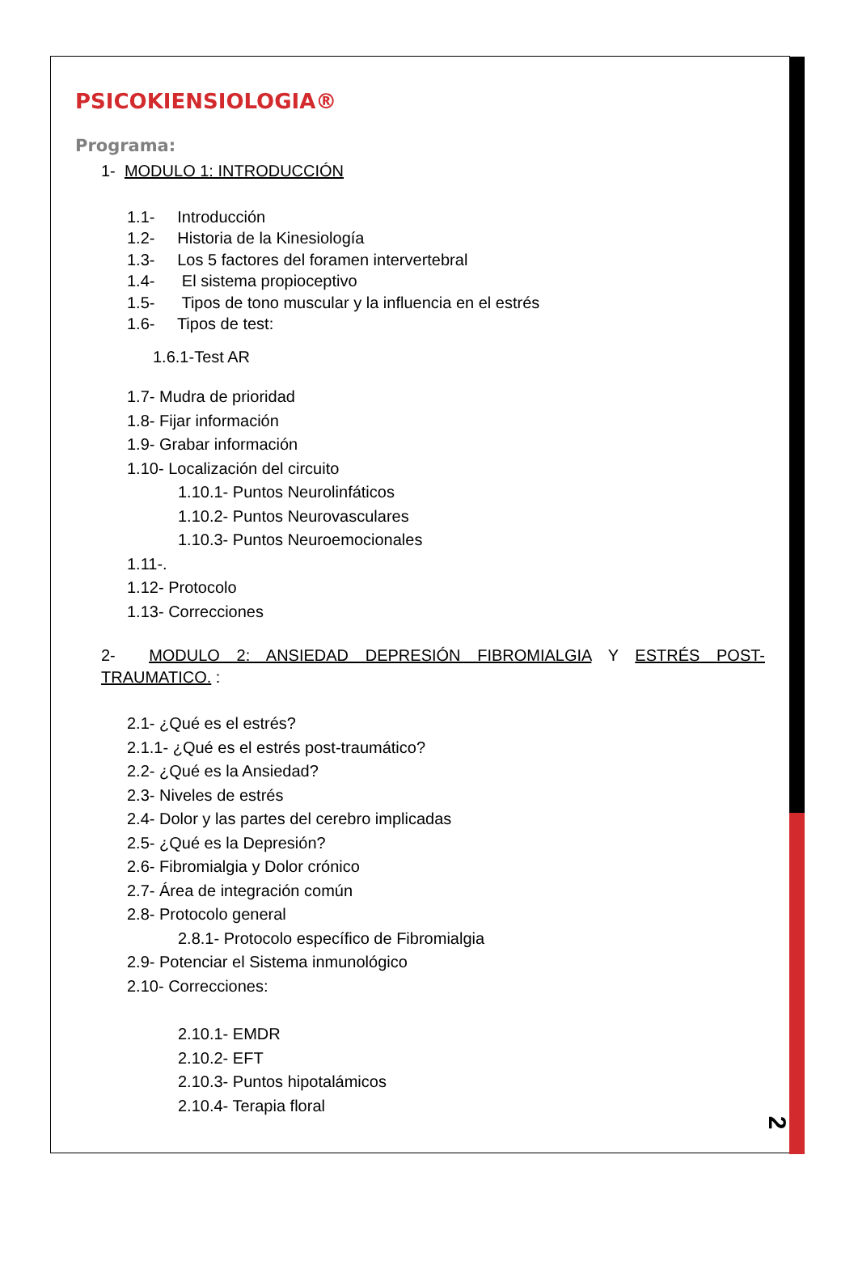PSICOKIENSIOLOGIA®
Programa:
1- MODULO 1: INTRODUCCIÓN
1.1- Introducción
1.2- Historia de la Kinesiología
1.3- Los 5 factores del foramen intervertebral
1.4- El sistema propioceptivo
1.5- Tipos de tono muscular y la influencia en el estrés
1.6- Tipos de test:
1.6.1-Test AR
1.7- Mudra de prioridad
1.8- Fijar información
1.9- Grabar información
1.10- Localización del circuito
1.10.1- Puntos Neurolinfáticos
1.10.2- Puntos Neurovasculares
1.10.3- Puntos Neuroemocionales
1.11-.
1.12- Protocolo
1.13- Correcciones
2- MODULO 2: ANSIEDAD DEPRESIÓN FIBROMIALGIA Y ESTRÉS POST-TRAUMATICO. :
2.1- ¿Qué es el estrés?
2.1.1- ¿Qué es el estrés post-traumático?
2.2- ¿Qué es la Ansiedad?
2.3- Niveles de estrés
2.4- Dolor y las partes del cerebro implicadas
2.5- ¿Qué es la Depresión?
2.6- Fibromialgia y Dolor crónico
2.7- Área de integración común
2.8- Protocolo general
2.8.1- Protocolo específico de Fibromialgia
2.9- Potenciar el Sistema inmunológico
2.10- Correcciones:
2.10.1- EMDR
2.10.2- EFT
2.10.3- Puntos hipotalámicos
2.10.4- Terapia floral
2